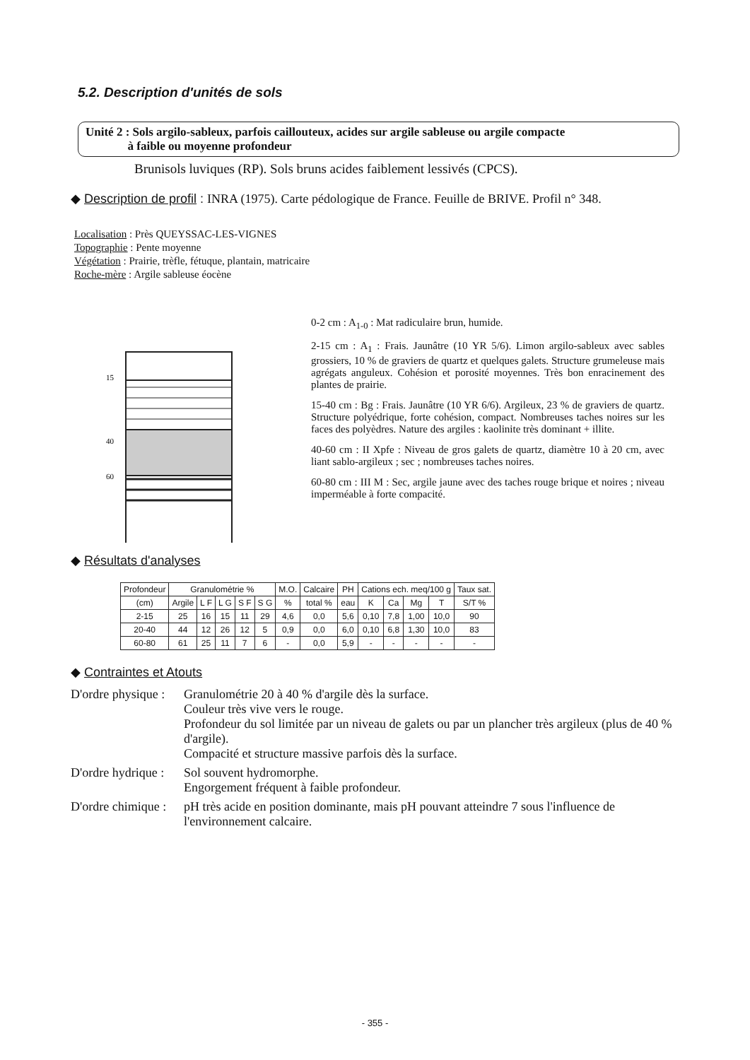5.2. Description d'unités de sols
Unité 2 : Sols argilo-sableux, parfois caillouteux, acides sur argile sableuse ou argile compacte
à faible ou moyenne profondeur
Brunisols luviques (RP). Sols bruns acides faiblement lessivés (CPCS).
◆ Description de profil : INRA (1975). Carte pédologique de France. Feuille de BRIVE. Profil n° 348.
Localisation : Près QUEYSSAC-LES-VIGNES
Topographie : Pente moyenne
Végétation : Prairie, trèfle, fétuque, plantain, matricaire
Roche-mère : Argile sableuse éocène
15
40
60
0-2 cm : A<sub>1-0</sub> : Mat radiculaire brun, humide.
2-15 cm : A<sub>1</sub> : Frais. Jaunâtre (10 YR 5/6). Limon argilo-sableux avec sables grossiers, 10 % de graviers de quartz et quelques galets. Structure grumeleuse mais agrégats anguleux. Cohésion et porosité moyennes. Très bon enracinement des plantes de prairie.
15-40 cm : Bg : Frais. Jaunâtre (10 YR 6/6). Argileux, 23 % de graviers de quartz. Structure polyédrique, forte cohésion, compact. Nombreuses taches noires sur les faces des polyèdres. Nature des argiles : kaolinite très dominant + illite.
40-60 cm : II Xpfe : Niveau de gros galets de quartz, diamètre 10 à 20 cm, avec liant sablo-argileux ; sec ; nombreuses taches noires.
60-80 cm : III M : Sec, argile jaune avec des taches rouge brique et noires ; niveau imperméable à forte compacité.
◆ Résultats d'analyses
| Profondeur | Granulométrie % | | | | | M.O. | Calcaire | PH | Cations ech. meq/100 g | | | | Taux sat. |
| --- | --- | --- | --- | --- | --- | --- | --- | --- | --- | --- | --- | --- | --- |
| (cm) | Argile | L F | L G | S F | S G | % | total % | eau | K | Ca | Mg | T | S/T % |
| 2-15 | 25 | 16 | 15 | 11 | 29 | 4,6 | 0,0 | 5,6 | 0,10 | 7,8 | 1,00 | 10,0 | 90 |
| 20-40 | 44 | 12 | 26 | 12 | 5 | 0,9 | 0,0 | 6,0 | 0,10 | 6,8 | 1,30 | 10,0 | 83 |
| 60-80 | 61 | 25 | 11 | 7 | 6 | - | 0,0 | 5,9 | - | - | - | - | - |
◆ Contraintes et Atouts
D'ordre physique :
Granulométrie 20 à 40 % d'argile dès la surface.
Couleur très vive vers le rouge.
Profondeur du sol limitée par un niveau de galets ou par un plancher très argileux (plus de 40 % d'argile).
Compacité et structure massive parfois dès la surface.
D'ordre hydrique :
Sol souvent hydromorphe.
Engorgement fréquent à faible profondeur.
D'ordre chimique :
pH très acide en position dominante, mais pH pouvant atteindre 7 sous l'influence de l'environnement calcaire.
- 355 -